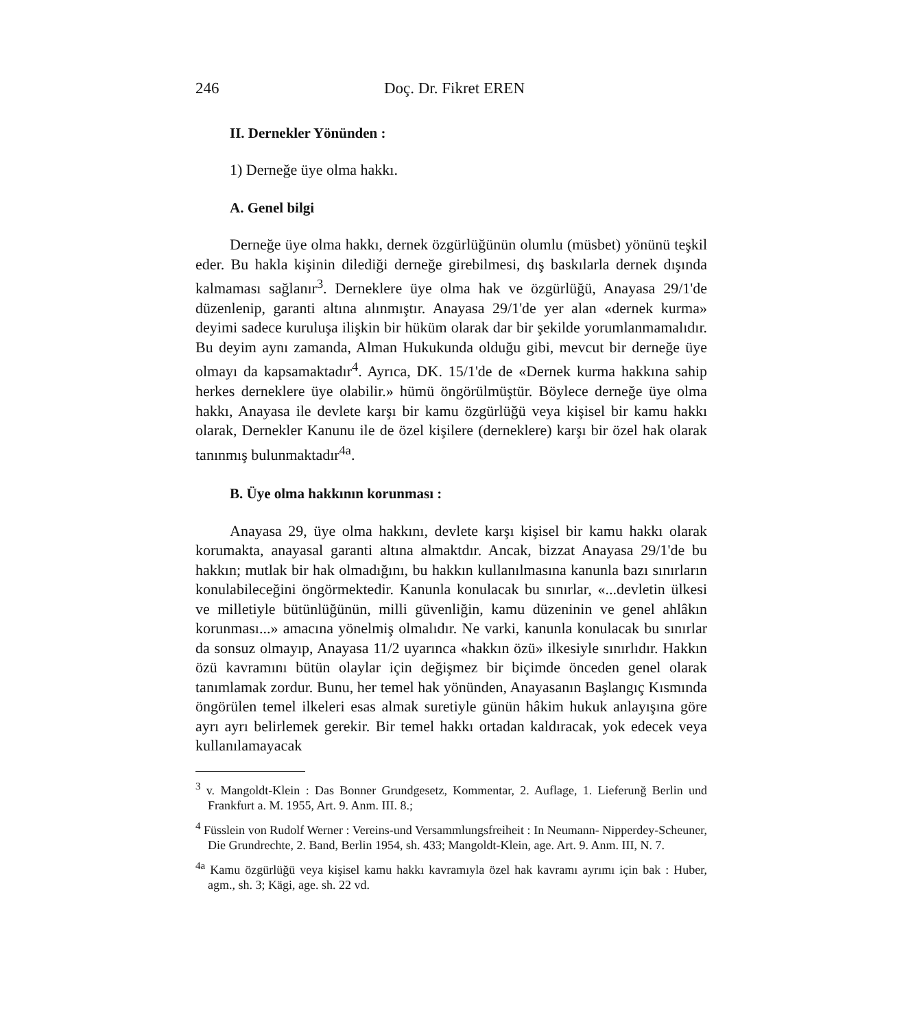246 Doç. Dr. Fikret EREN
II. Dernekler Yönünden :
1) Derneğe üye olma hakkı.
A. Genel bilgi
Derneğe üye olma hakkı, dernek özgürlüğünün olumlu (müsbet) yönünü teşkil eder. Bu hakla kişinin dilediği derneğe girebilmesi, dış baskılarla dernek dışında kalmaması sağlanır<sup>3</sup>. Derneklere üye olma hak ve özgürlüğü, Anayasa 29/1'de düzenlenip, garanti altına alınmıştır. Anayasa 29/1'de yer alan «dernek kurma» deyimi sadece kuruluşa ilişkin bir hüküm olarak dar bir şekilde yorumlanmamalıdır. Bu deyim aynı zamanda, Alman Hukukunda olduğu gibi, mevcut bir derneğe üye olmayı da kapsamaktadır<sup>4</sup>. Ayrıca, DK. 15/1'de de «Dernek kurma hakkına sahip herkes derneklere üye olabilir.» hümü öngörülmüştür. Böylece derneğe üye olma hakkı, Anayasa ile devlete karşı bir kamu özgürlüğü veya kişisel bir kamu hakkı olarak, Dernekler Kanunu ile de özel kişilere (derneklere) karşı bir özel hak olarak tanınmış bulunmaktadır<sup>4a</sup>.
B. Üye olma hakkının korunması :
Anayasa 29, üye olma hakkını, devlete karşı kişisel bir kamu hakkı olarak korumakta, anayasal garanti altına almaktdır. Ancak, bizzat Anayasa 29/1'de bu hakkın; mutlak bir hak olmadığını, bu hakkın kullanılmasına kanunla bazı sınırların konulabileceğini öngörmektedir. Kanunla konulacak bu sınırlar, «...devletin ülkesi ve milletiyle bütünlüğünün, milli güvenliğin, kamu düzeninin ve genel ahlâkın korunması...» amacına yönelmiş olmalıdır. Ne varki, kanunla konulacak bu sınırlar da sonsuz olmayıp, Anayasa 11/2 uyarınca «hakkın özü» ilkesiyle sınırlıdır. Hakkın özü kavramını bütün olaylar için değişmez bir biçimde önceden genel olarak tanımlamak zordur. Bunu, her temel hak yönünden, Anayasanın Başlangıç Kısmında öngörülen temel ilkeleri esas almak suretiyle günün hâkim hukuk anlayışına göre ayrı ayrı belirlemek gerekir. Bir temel hakkı ortadan kaldıracak, yok edecek veya kullanılamayacak
<sup>3</sup> v. Mangoldt-Klein : Das Bonner Grundgesetz, Kommentar, 2. Auflage, 1. Lieferunğ Berlin und Frankfurt a. M. 1955, Art. 9. Anm. III. 8.;
<sup>4</sup> Füsslein von Rudolf Werner : Vereins-und Versammlungsfreiheit : In Neumann- Nipperdey-Scheuner, Die Grundrechte, 2. Band, Berlin 1954, sh. 433; Mangoldt-Klein, age. Art. 9. Anm. III, N. 7.
<sup>4a</sup> Kamu özgürlüğü veya kişisel kamu hakkı kavramıyla özel hak kavramı ayrımı için bak : Huber, agm., sh. 3; Kägi, age. sh. 22 vd.